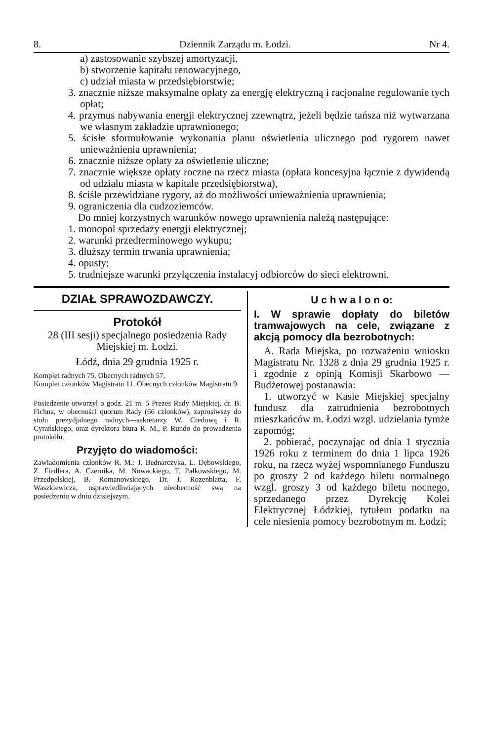8. Dziennik Zarządu m. Łodzi. Nr 4.
a) zastosowanie szybszej amortyzacji,
b) stworzenie kapitału renowacyjnego,
c) udział miasta w przedsiębiorstwie;
3. znacznie niższe maksymalne opłaty za energję elektryczną i racjonalne regulowanie tych opłat;
4. przymus nabywania energji elektrycznej zzewnątrz, jeżeli będzie tańsza niż wytwarzana we własnym zakładzie uprawnionego;
5. ścisłe sformułowanie wykonania planu oświetlenia ulicznego pod rygorem nawet unieważnienia uprawnienia;
6. znacznie niższe opłaty za oświetlenie uliczne;
7. znacznie większe opłaty roczne na rzecz miasta (opłata koncesyjna łącznie z dywidendą od udziału miasta w kapitale przedsiębiorstwa),
8. ściśle przewidziane rygory, aż do możliwości unieważnienia uprawnienia;
9. ograniczenia dla cudzoziemców.
Do mniej korzystnych warunków nowego uprawnienia należą następujące:
1. monopol sprzedaży energji elektrycznej;
2. warunki przedterminowego wykupu;
3. dłuższy termin trwania uprawnienia;
4. opusty;
5. trudniejsze warunki przyłączenia instalacyj odbiorców do sieci elektrowni.
DZIAŁ SPRAWOZDAWCZY.
Protokół
28 (III sesji) specjalnego posiedzenia Rady Miejskiej m. Łodzi.
Łódź, dnia 29 grudnia 1925 r.
Komplet radnych 75. Obecnych radnych 57,
Komplet członków Magistratu 11. Obecnych członków Magistratu 9.
Posiedzenie otworzył o godz. 21 m. 5 Prezes Rady Miejskiej, dr. B. Fichna, w obecności quorum Rady (66 członków), zaprosiwszy do stołu prezydjalnego radnych—sekretarzy W. Credową i R. Cyrańskiego, oraz dyrektora biura R. M., P. Rundo do prowadzenia protokółu.
Przyjęto do wiadomości:
Zawiadomienia członków R. M.: J. Bednarczyka, L. Dębowskiego, Z. Fiedlera, A. Czernika, M. Nowackiego, T. Pałkowskiego, M. Przedpełskiej, B. Romanowskiego, Dr. J. Rozenblatta, F. Waszkiewicza, usprawiedliwiających nieobecność swą na posiedzeniu w dniu dzisiejszym.
U c h w a l o n o:
I. W sprawie dopłaty do biletów tramwajowych na cele, związane z akcją pomocy dla bezrobotnych:
A. Rada Miejska, po rozważeniu wniosku Magistratu Nr. 1328 z dnia 29 grudnia 1925 r. i zgodnie z opinją Komisji Skarbowo — Budżetowej postanawia:
1. utworzyć w Kasie Miejskiej specjalny fundusz dla zatrudnienia bezrobotnych mieszkańców m. Łodzi wzgl. udzielania tymże zapomóg;
2. pobierać, poczynając od dnia 1 stycznia 1926 roku z terminem do dnia 1 lipca 1926 roku, na rzecz wyżej wspomnianego Funduszu po groszy 2 od każdego biletu normalnego wzgl. groszy 3 od każdego biletu nocnego, sprzedanego przez Dyrekcję Kolei Elektrycznej Łódzkiej, tytułem podatku na cele niesienia pomocy bezrobotnym m. Łodzi;